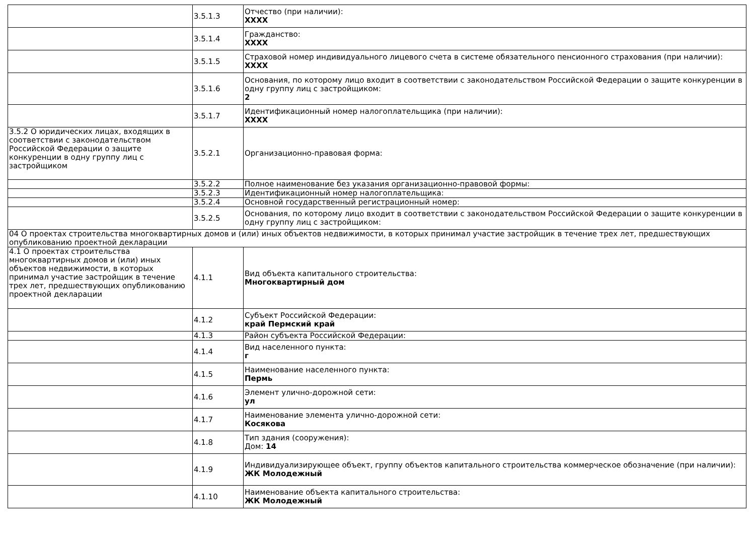| | 3.5.1.3 | Отчество (при наличии): XXXX |
| | 3.5.1.4 | Гражданство: XXXX |
| | 3.5.1.5 | Страховой номер индивидуального лицевого счета в системе обязательного пенсионного страхования (при наличии): XXXX |
| | 3.5.1.6 | Основания, по которому лицо входит в соответствии с законодательством Российской Федерации о защите конкуренции в одну группу лиц с застройщиком: 2 |
| | 3.5.1.7 | Идентификационный номер налогоплательщика (при наличии): XXXX |
| 3.5.2 О юридических лицах, входящих в соответствии с законодательством Российской Федерации о защите конкуренции в одну группу лиц с застройщиком | 3.5.2.1 | Организационно-правовая форма: |
| | 3.5.2.2 | Полное наименование без указания организационно-правовой формы: |
| | 3.5.2.3 | Идентификационный номер налогоплательщика: |
| | 3.5.2.4 | Основной государственный регистрационный номер: |
| | 3.5.2.5 | Основания, по которому лицо входит в соответствии с законодательством Российской Федерации о защите конкуренции в одну группу лиц с застройщиком: |
| 04 О проектах строительства многоквартирных домов и (или) иных объектов недвижимости, в которых принимал участие застройщик в течение трех лет, предшествующих опубликованию проектной декларации | | |
| 4.1 О проектах строительства многоквартирных домов и (или) иных объектов недвижимости, в которых принимал участие застройщик в течение трех лет, предшествующих опубликованию проектной декларации | 4.1.1 | Вид объекта капитального строительства: Многоквартирный дом |
| | 4.1.2 | Субъект Российской Федерации: край Пермский край |
| | 4.1.3 | Район субъекта Российской Федерации: |
| | 4.1.4 | Вид населенного пункта: г |
| | 4.1.5 | Наименование населенного пункта: Пермь |
| | 4.1.6 | Элемент улично-дорожной сети: ул |
| | 4.1.7 | Наименование элемента улично-дорожной сети: Косякова |
| | 4.1.8 | Тип здания (сооружения): Дом: 14 |
| | 4.1.9 | Индивидуализирующее объект, группу объектов капитального строительства коммерческое обозначение (при наличии): ЖК Молодежный |
| | 4.1.10 | Наименование объекта капитального строительства: ЖК Молодежный |